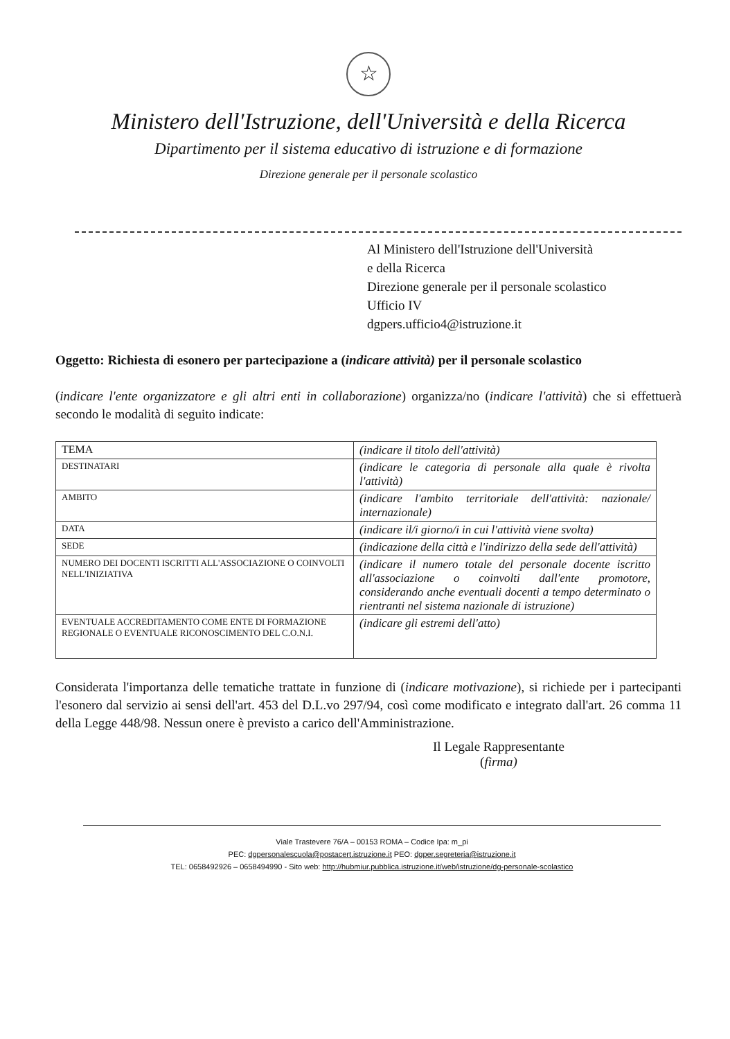☆
Ministero dell'Istruzione, dell'Università e della Ricerca
Dipartimento per il sistema educativo di istruzione e di formazione
Direzione generale per il personale scolastico
Al Ministero dell'Istruzione dell'Università
e della Ricerca
Direzione generale per il personale scolastico
Ufficio IV
dgpers.ufficio4@istruzione.it
Oggetto: Richiesta di esonero per partecipazione a (indicare attività) per il personale scolastico
(indicare l'ente organizzatore e gli altri enti in collaborazione) organizza/no (indicare l'attività) che si effettuerà secondo le modalità di seguito indicate:
| TEMA | (indicare il titolo dell'attività) |
| DESTINATARI | (indicare le categoria di personale alla quale è rivolta l'attività) |
| AMBITO | (indicare l'ambito territoriale dell'attività: nazionale/ internazionale) |
| DATA | (indicare il/i giorno/i in cui l'attività viene svolta) |
| SEDE | (indicazione della città e l'indirizzo della sede dell'attività) |
| NUMERO DEI DOCENTI ISCRITTI ALL'ASSOCIAZIONE O COINVOLTI NELL'INIZIATIVA | (indicare il numero totale del personale docente iscritto all'associazione o coinvolti dall'ente promotore, considerando anche eventuali docenti a tempo determinato o rientranti nel sistema nazionale di istruzione) |
| EVENTUALE ACCREDITAMENTO COME ENTE DI FORMAZIONE REGIONALE O EVENTUALE RICONOSCIMENTO DEL C.O.N.I. | (indicare gli estremi dell'atto) |
Considerata l'importanza delle tematiche trattate in funzione di (indicare motivazione), si richiede per i partecipanti l'esonero dal servizio ai sensi dell'art. 453 del D.L.vo 297/94, così come modificato e integrato dall'art. 26 comma 11 della Legge 448/98. Nessun onere è previsto a carico dell'Amministrazione.
Il Legale Rappresentante
(firma)
Viale Trastevere 76/A – 00153 ROMA – Codice Ipa: m_pi
PEC: dgpersonalescuola@postacert.istruzione.it PEO: dgper.segreteria@istruzione.it
TEL: 0658492926 – 0658494990 - Sito web: http://hubmiur.pubblica.istruzione.it/web/istruzione/dg-personale-scolastico